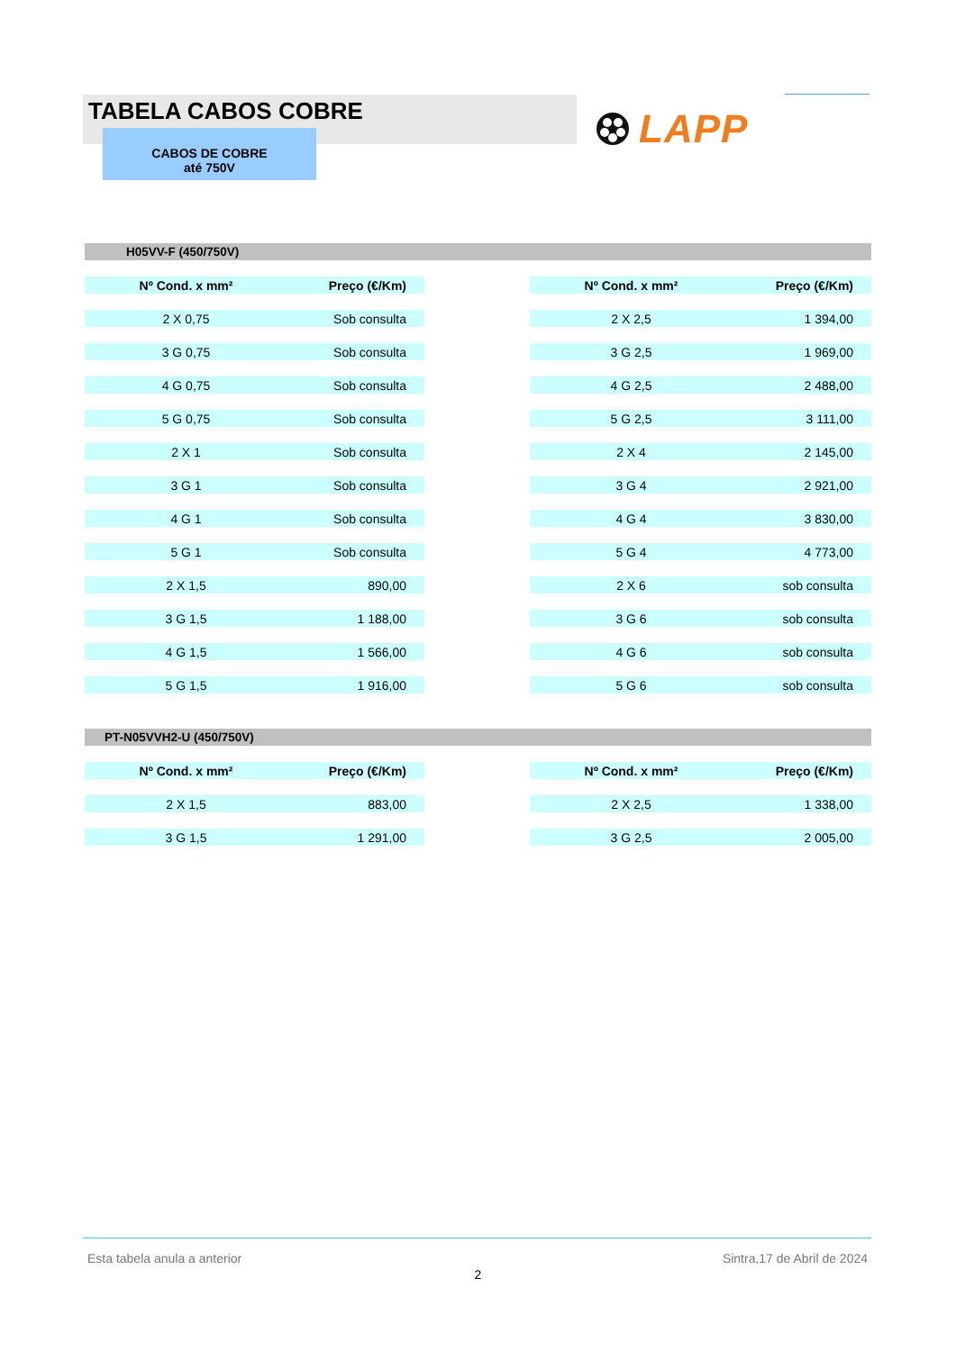TABELA CABOS COBRE
CABOS DE COBRE
até 750V
LAPP
H05VV-F (450/750V)
| Nº Cond. x mm² | Preço (€/Km) | | Nº Cond. x mm² | Preço (€/Km) |
| --- | --- | --- | --- | --- |
| 2 X 0,75 | Sob consulta | | 2 X 2,5 | 1 394,00 |
| 3 G 0,75 | Sob consulta | | 3 G 2,5 | 1 969,00 |
| 4 G 0,75 | Sob consulta | | 4 G 2,5 | 2 488,00 |
| 5 G 0,75 | Sob consulta | | 5 G 2,5 | 3 111,00 |
| 2 X 1 | Sob consulta | | 2 X 4 | 2 145,00 |
| 3 G 1 | Sob consulta | | 3 G 4 | 2 921,00 |
| 4 G 1 | Sob consulta | | 4 G 4 | 3 830,00 |
| 5 G 1 | Sob consulta | | 5 G 4 | 4 773,00 |
| 2 X 1,5 | 890,00 | | 2 X 6 | sob consulta |
| 3 G 1,5 | 1 188,00 | | 3 G 6 | sob consulta |
| 4 G 1,5 | 1 566,00 | | 4 G 6 | sob consulta |
| 5 G 1,5 | 1 916,00 | | 5 G 6 | sob consulta |
PT-N05VVH2-U (450/750V)
| Nº Cond. x mm² | Preço (€/Km) | | Nº Cond. x mm² | Preço (€/Km) |
| --- | --- | --- | --- | --- |
| 2 X 1,5 | 883,00 | | 2 X 2,5 | 1 338,00 |
| 3 G 1,5 | 1 291,00 | | 3 G 2,5 | 2 005,00 |
Esta tabela anula a anterior Sintra,17 de Abril de 2024
2